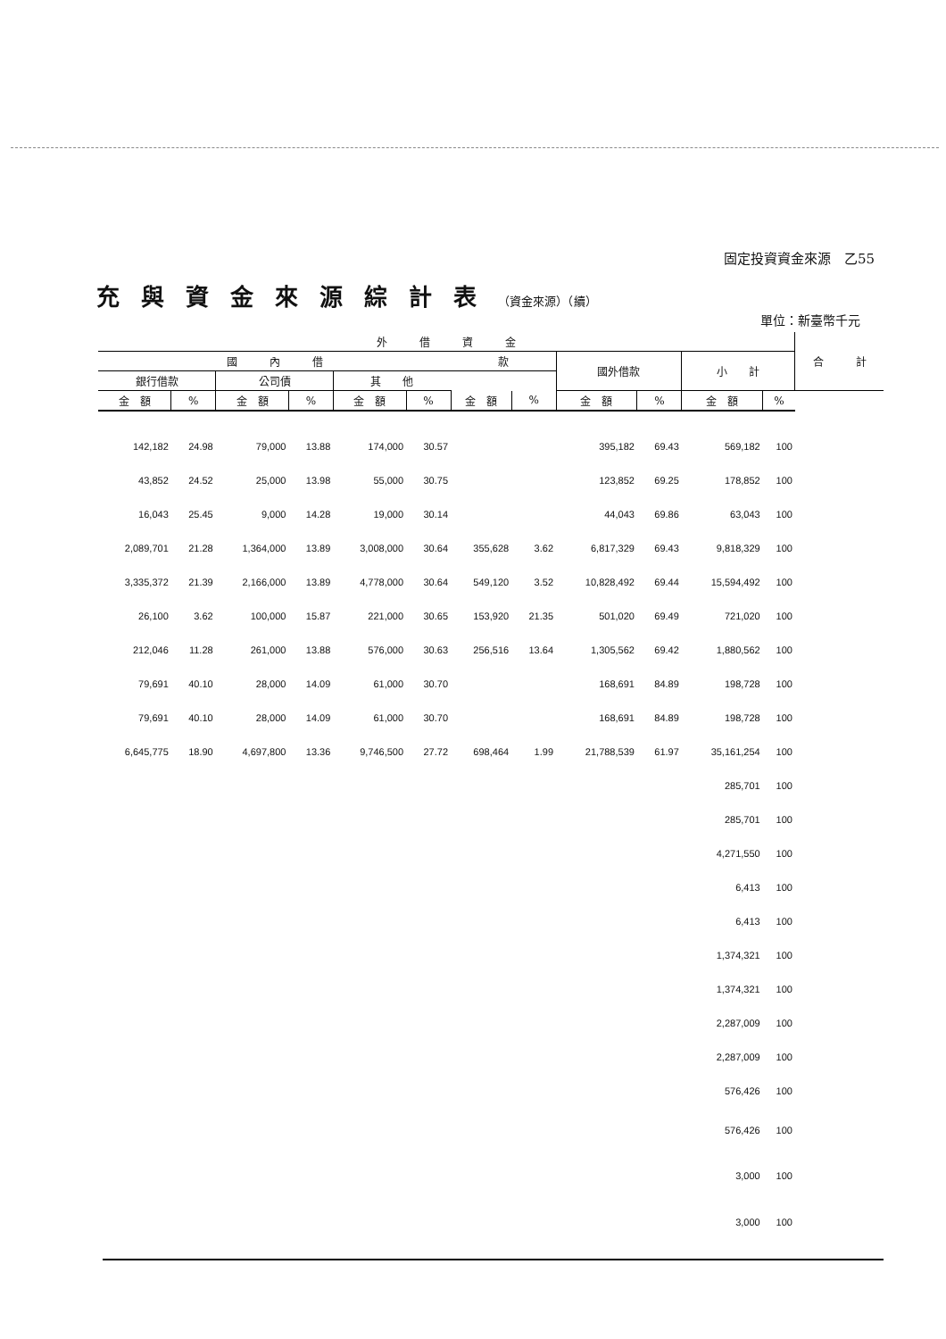固定投資資金來源　乙55
充與資金來源綜計表（資金來源）（續）
單位：新臺幣千元
| 外 借 資 金 | | | | | | | | | | | | 合 計 |
| --- | --- | --- | --- | --- | --- | --- | --- | --- | --- | --- | --- | --- |
| 國 內 借 | | | | | | 款 | | 國外借款 | | 小 計 | | |
| 銀行借款 | | 公司債 | | 其 他 | | | | | | | | |
| 金 額 | % | 金 額 | % | 金 額 | % | 金 額 | % | 金 額 | % | 金 額 | % | |
| 142,182 | 24.98 | 79,000 | 13.88 | 174,000 | 30.57 | | | 395,182 | 69.43 | 569,182 | 100 | |
| 43,852 | 24.52 | 25,000 | 13.98 | 55,000 | 30.75 | | | 123,852 | 69.25 | 178,852 | 100 | |
| 16,043 | 25.45 | 9,000 | 14.28 | 19,000 | 30.14 | | | 44,043 | 69.86 | 63,043 | 100 | |
| 2,089,701 | 21.28 | 1,364,000 | 13.89 | 3,008,000 | 30.64 | 355,628 | 3.62 | 6,817,329 | 69.43 | 9,818,329 | 100 | |
| 3,335,372 | 21.39 | 2,166,000 | 13.89 | 4,778,000 | 30.64 | 549,120 | 3.52 | 10,828,492 | 69.44 | 15,594,492 | 100 | |
| 26,100 | 3.62 | 100,000 | 15.87 | 221,000 | 30.65 | 153,920 | 21.35 | 501,020 | 69.49 | 721,020 | 100 | |
| 212,046 | 11.28 | 261,000 | 13.88 | 576,000 | 30.63 | 256,516 | 13.64 | 1,305,562 | 69.42 | 1,880,562 | 100 | |
| 79,691 | 40.10 | 28,000 | 14.09 | 61,000 | 30.70 | | | 168,691 | 84.89 | 198,728 | 100 | |
| 79,691 | 40.10 | 28,000 | 14.09 | 61,000 | 30.70 | | | 168,691 | 84.89 | 198,728 | 100 | |
| 6,645,775 | 18.90 | 4,697,800 | 13.36 | 9,746,500 | 27.72 | 698,464 | 1.99 | 21,788,539 | 61.97 | 35,161,254 | 100 | |
| | | | | | | | | | | 285,701 | 100 | |
| | | | | | | | | | | 285,701 | 100 | |
| | | | | | | | | | | 4,271,550 | 100 | |
| | | | | | | | | | | 6,413 | 100 | |
| | | | | | | | | | | 6,413 | 100 | |
| | | | | | | | | | | 1,374,321 | 100 | |
| | | | | | | | | | | 1,374,321 | 100 | |
| | | | | | | | | | | 2,287,009 | 100 | |
| | | | | | | | | | | 2,287,009 | 100 | |
| | | | | | | | | | | 576,426 | 100 | |
| | | | | | | | | | | 576,426 | 100 | |
| | | | | | | | | | | 3,000 | 100 | |
| | | | | | | | | | | 3,000 | 100 | |